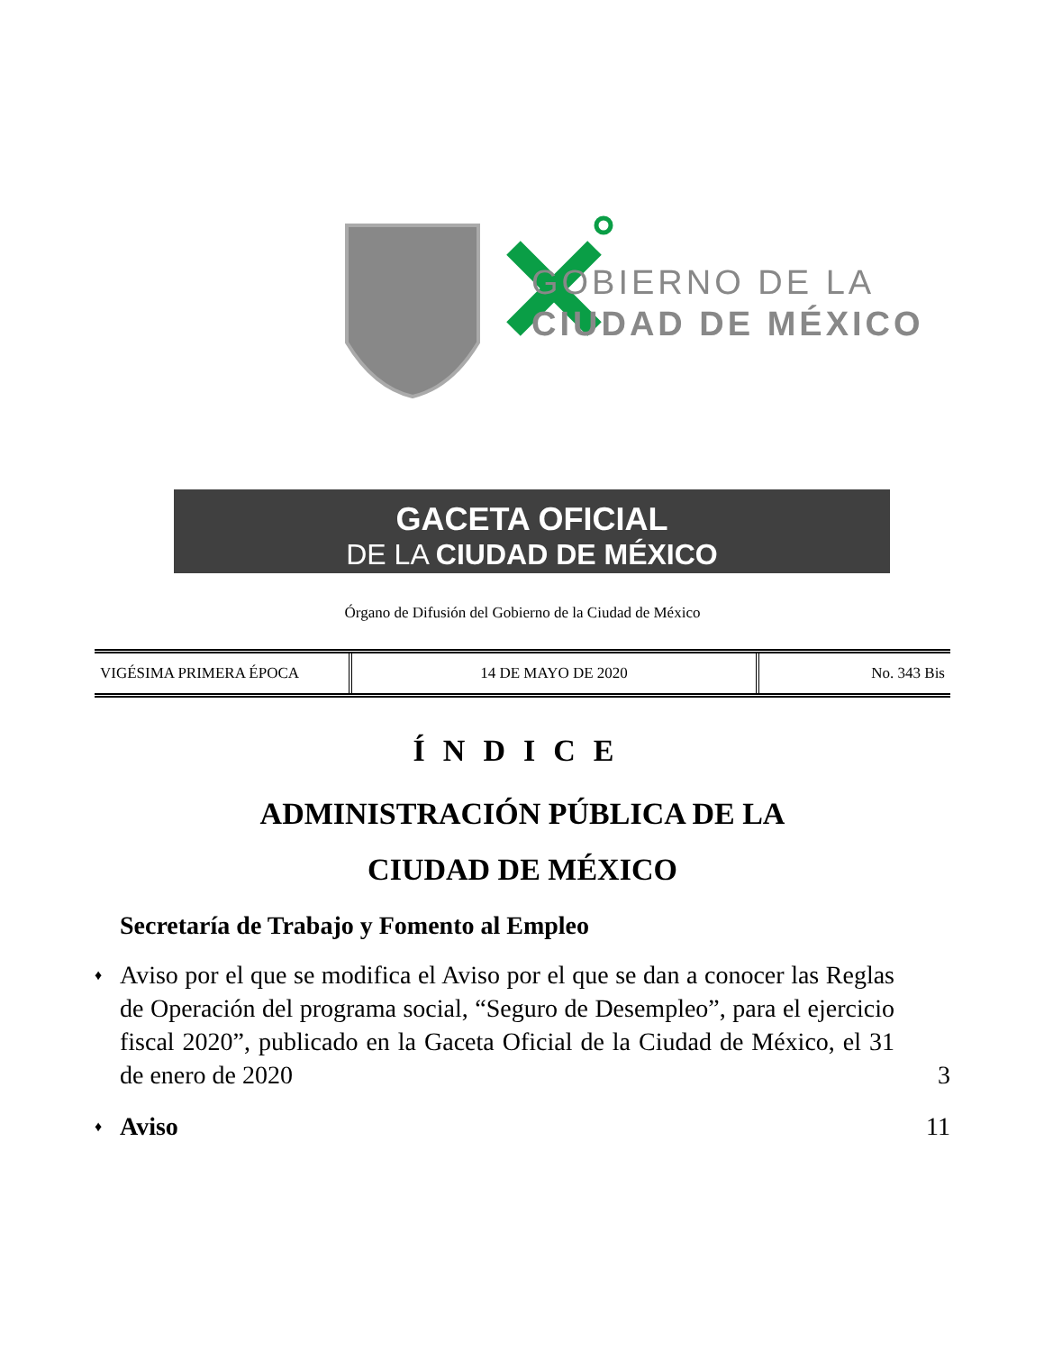GOBIERNO DE LA
CIUDAD DE MÉXICO
GACETA OFICIAL
DE LA CIUDAD DE MÉXICO
Órgano de Difusión del Gobierno de la Ciudad de México
| VIGÉSIMA PRIMERA ÉPOCA | 14 DE MAYO DE 2020 | No. 343 Bis |
ÍNDICE
ADMINISTRACIÓN PÚBLICA DE LA
CIUDAD DE MÉXICO
Secretaría de Trabajo y Fomento al Empleo
♦
Aviso por el que se modifica el Aviso por el que se dan a conocer las Reglas de Operación del programa social, “Seguro de Desempleo”, para el ejercicio fiscal 2020”, publicado en la Gaceta Oficial de la Ciudad de México, el 31 de enero de 2020
3
♦
Aviso 11